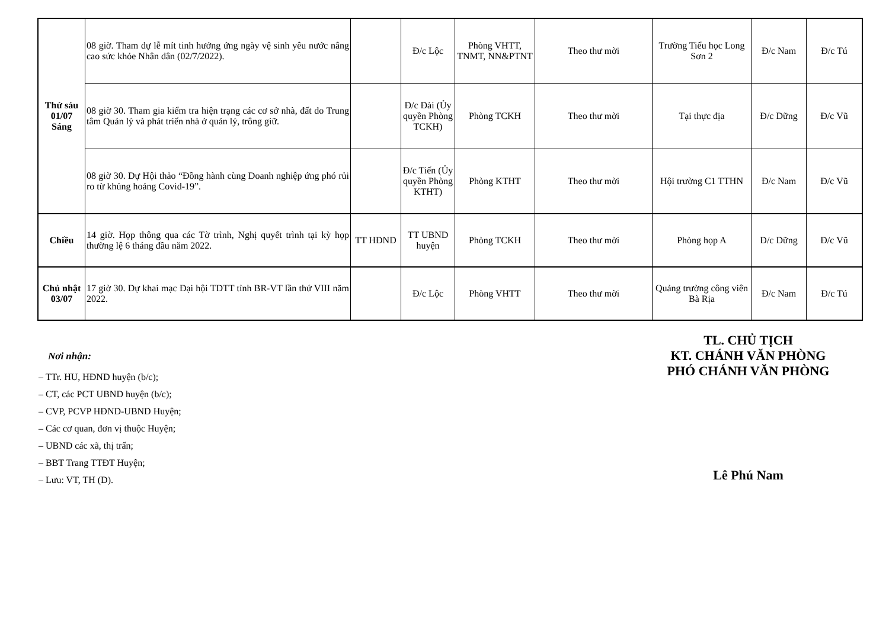| Thứ sáu 01/07 Sáng | 08 giờ. Tham dự lễ mít tinh hưởng ứng ngày vệ sinh yêu nước nâng cao sức khỏe Nhân dân (02/7/2022). | | Đ/c Lộc | Phòng VHTT, TNMT, NN&PTNT | Theo thư mời | Trường Tiểu học Long Sơn 2 | Đ/c Nam | Đ/c Tú |
| | 08 giờ 30. Tham gia kiểm tra hiện trạng các cơ sở nhà, đất do Trung tâm Quản lý và phát triển nhà ở quản lý, trông giữ. | | Đ/c Đài (Ủy quyền Phòng TCKH) | Phòng TCKH | Theo thư mời | Tại thực địa | Đ/c Dững | Đ/c Vũ |
| | 08 giờ 30. Dự Hội thảo “Đồng hành cùng Doanh nghiệp ứng phó rủi ro từ khủng hoảng Covid-19”. | | Đ/c Tiến (Ủy quyền Phòng KTHT) | Phòng KTHT | Theo thư mời | Hội trường C1 TTHN | Đ/c Nam | Đ/c Vũ |
| Chiều | 14 giờ. Họp thông qua các Tờ trình, Nghị quyết trình tại kỳ họp thường lệ 6 tháng đầu năm 2022. | TT HĐND | TT UBND huyện | Phòng TCKH | Theo thư mời | Phòng họp A | Đ/c Dững | Đ/c Vũ |
| Chủ nhật 03/07 | 17 giờ 30. Dự khai mạc Đại hội TDTT tỉnh BR-VT lần thứ VIII năm 2022. | | Đ/c Lộc | Phòng VHTT | Theo thư mời | Quảng trường công viên Bà Rịa | Đ/c Nam | Đ/c Tú |
Nơi nhận:
– TTr. HU, HĐND huyện (b/c);
– CT, các PCT UBND huyện (b/c);
– CVP, PCVP HĐND-UBND Huyện;
– Các cơ quan, đơn vị thuộc Huyện;
– UBND các xã, thị trấn;
– BBT Trang TTĐT Huyện;
– Lưu: VT, TH (D).
TL. CHỦ TỊCH
KT. CHÁNH VĂN PHÒNG
PHÓ CHÁNH VĂN PHÒNG
Lê Phú Nam